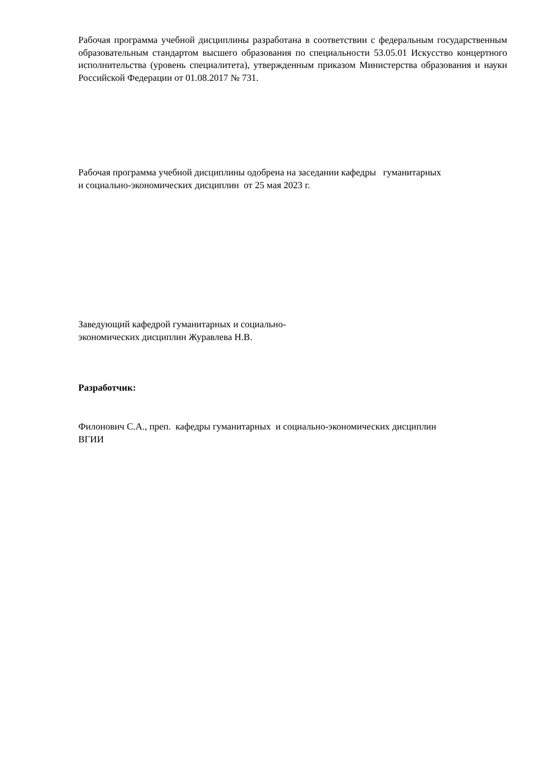Рабочая программа учебной дисциплины разработана в соответствии с федеральным государственным образовательным стандартом высшего образования по специальности 53.05.01 Искусство концертного исполнительства (уровень специалитета), утвержденным приказом Министерства образования и науки Российской Федерации от 01.08.2017 № 731.
Рабочая программа учебной дисциплины одобрена на заседании кафедры гуманитарных
и социально-экономических дисциплин от 25 мая 2023 г.
Заведующий кафедрой гуманитарных и социально-
экономических дисциплин Журавлева Н.В.
Разработчик:
Филонович С.А., преп. кафедры гуманитарных и социально-экономических дисциплин
ВГИИ